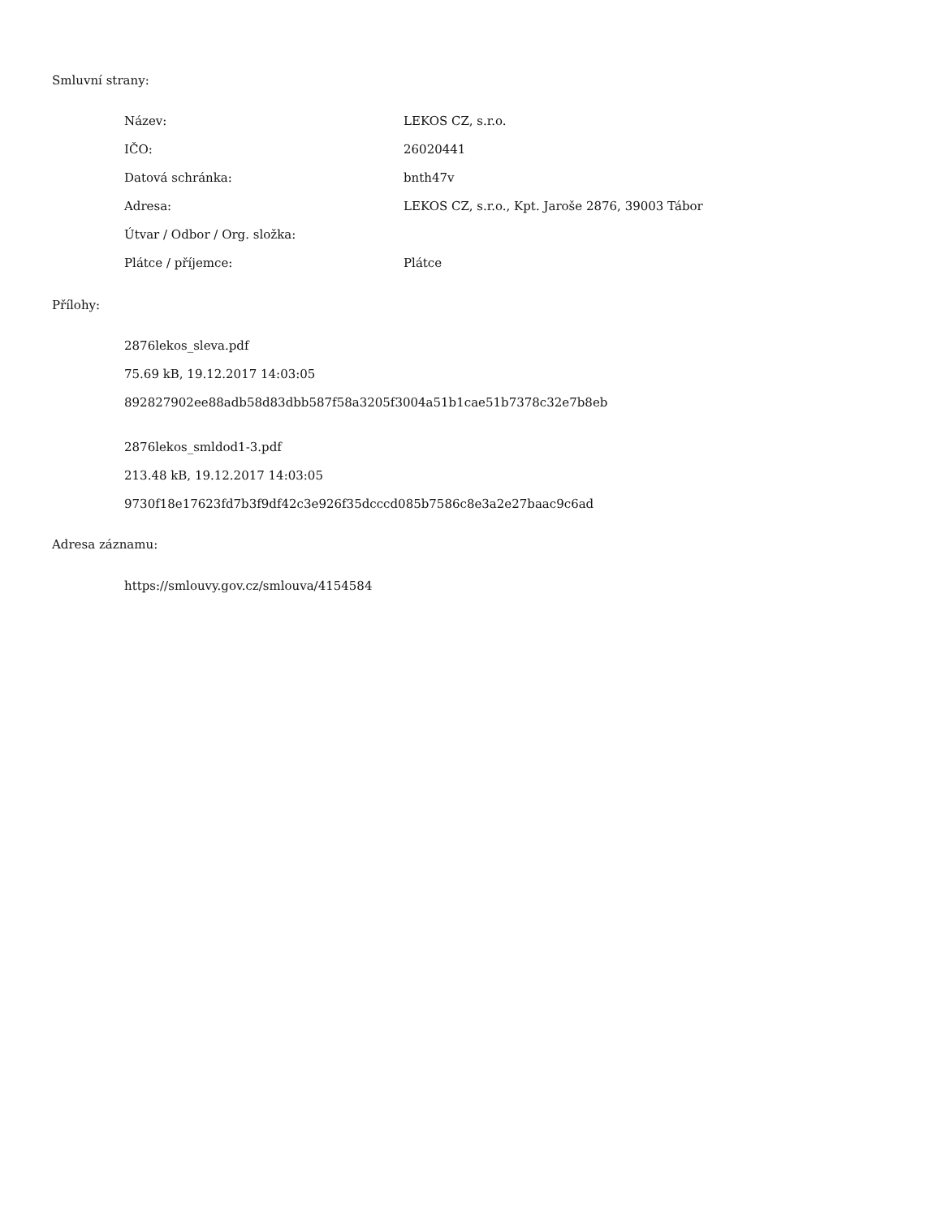Smluvní strany:
| Název: | LEKOS CZ, s.r.o. |
| IČO: | 26020441 |
| Datová schránka: | bnth47v |
| Adresa: | LEKOS CZ, s.r.o., Kpt. Jaroše 2876, 39003 Tábor |
| Útvar / Odbor / Org. složka: | |
| Plátce / příjemce: | Plátce |
Přílohy:
2876lekos_sleva.pdf
75.69 kB, 19.12.2017 14:03:05
892827902ee88adb58d83dbb587f58a3205f3004a51b1cae51b7378c32e7b8eb
2876lekos_smldod1-3.pdf
213.48 kB, 19.12.2017 14:03:05
9730f18e17623fd7b3f9df42c3e926f35dcccd085b7586c8e3a2e27baac9c6ad
Adresa záznamu:
https://smlouvy.gov.cz/smlouva/4154584